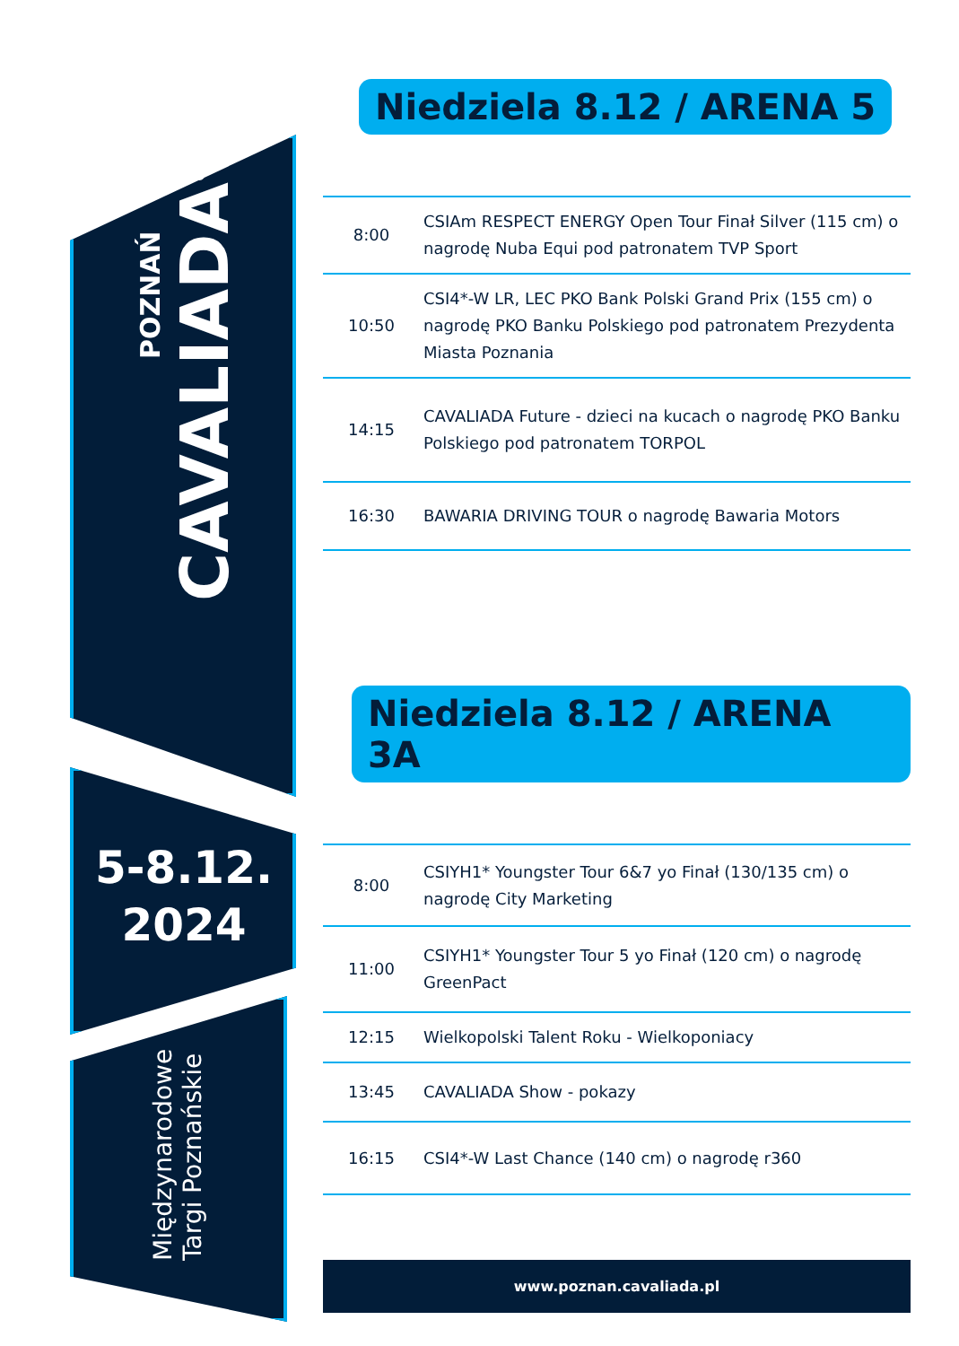POZNAŃ
CAVALIADA<sup>®</sup>
5-8.12.
2024
Międzynarodowe
Targi Poznańskie
Niedziela 8.12 / ARENA 5
| 8:00 | CSIAm RESPECT ENERGY Open Tour Finał Silver (115 cm) o nagrodę Nuba Equi pod patronatem TVP Sport |
| 10:50 | CSI4*-W LR, LEC PKO Bank Polski Grand Prix (155 cm) o nagrodę PKO Banku Polskiego pod patronatem Prezydenta Miasta Poznania |
| 14:15 | CAVALIADA Future - dzieci na kucach o nagrodę PKO Banku Polskiego pod patronatem TORPOL |
| 16:30 | BAWARIA DRIVING TOUR o nagrodę Bawaria Motors |
Niedziela 8.12 / ARENA 3A
| 8:00 | CSIYH1* Youngster Tour 6&7 yo Finał (130/135 cm) o nagrodę City Marketing |
| 11:00 | CSIYH1* Youngster Tour 5 yo Finał (120 cm) o nagrodę GreenPact |
| 12:15 | Wielkopolski Talent Roku - Wielkoponiacy |
| 13:45 | CAVALIADA Show - pokazy |
| 16:15 | CSI4*-W Last Chance (140 cm) o nagrodę r360 |
www.poznan.cavaliada.pl